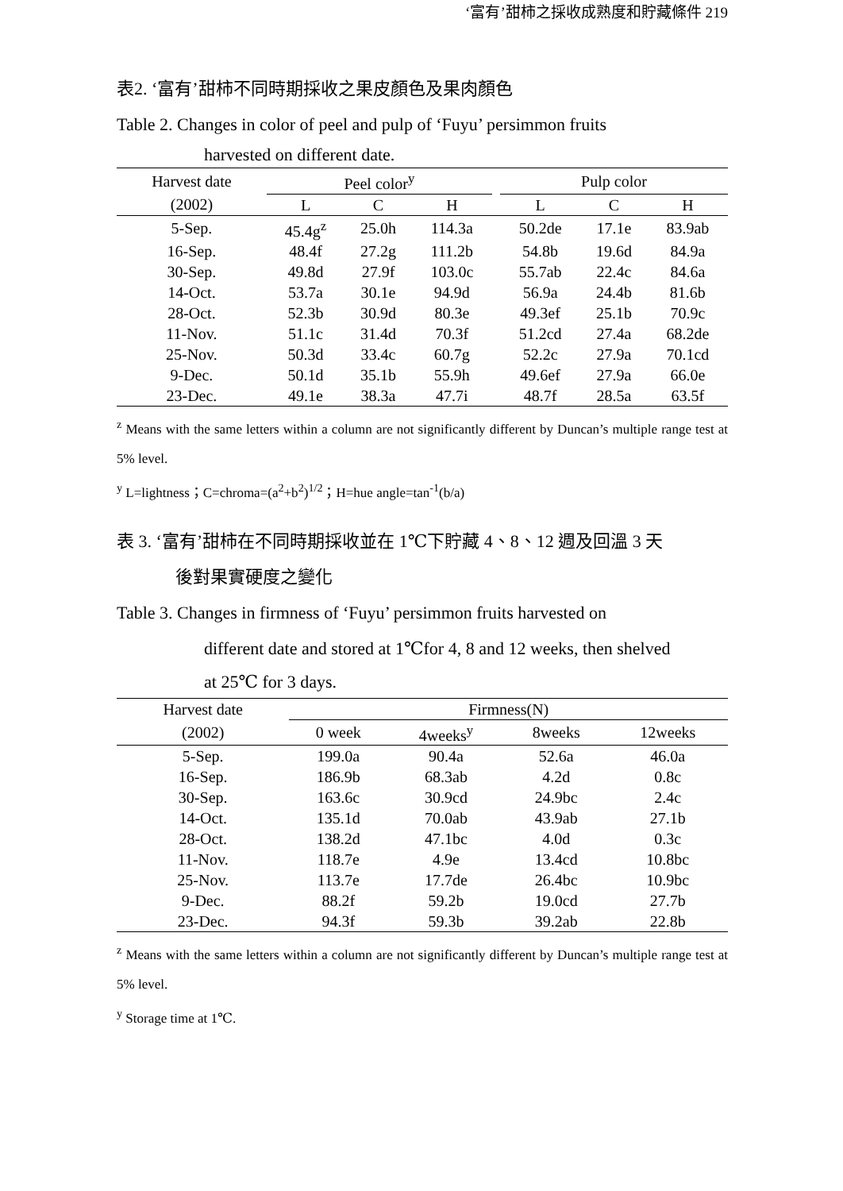‘富有’甜柿之採收成熟度和貯藏條件 219
表2. ‘富有’甜柿不同時期採收之果皮顏色及果肉顏色
Table 2. Changes in color of peel and pulp of ‘Fuyu’ persimmon fruits
harvested on different date.
| Harvest date | Peel color<sup>y</sup> | | | | Pulp color | | |
| --- | --- | --- | --- | --- | --- | --- | --- |
| (2002) | L | C | H | | L | C | H |
| 5-Sep. | 45.4g<sup>z</sup> | 25.0h | 114.3a | | 50.2de | 17.1e | 83.9ab |
| 16-Sep. | 48.4f | 27.2g | 111.2b | | 54.8b | 19.6d | 84.9a |
| 30-Sep. | 49.8d | 27.9f | 103.0c | | 55.7ab | 22.4c | 84.6a |
| 14-Oct. | 53.7a | 30.1e | 94.9d | | 56.9a | 24.4b | 81.6b |
| 28-Oct. | 52.3b | 30.9d | 80.3e | | 49.3ef | 25.1b | 70.9c |
| 11-Nov. | 51.1c | 31.4d | 70.3f | | 51.2cd | 27.4a | 68.2de |
| 25-Nov. | 50.3d | 33.4c | 60.7g | | 52.2c | 27.9a | 70.1cd |
| 9-Dec. | 50.1d | 35.1b | 55.9h | | 49.6ef | 27.9a | 66.0e |
| 23-Dec. | 49.1e | 38.3a | 47.7i | | 48.7f | 28.5a | 63.5f |
<sup>z</sup> Means with the same letters within a column are not significantly different by Duncan’s multiple range test at 5% level.
<sup>y</sup> L=lightness；C=chroma=(a<sup>2</sup>+b<sup>2</sup>)<sup>1/2</sup>；H=hue angle=tan<sup>-1</sup>(b/a)
表 3. ‘富有’甜柿在不同時期採收並在 1℃下貯藏 4、8、12 週及回溫 3 天
後對果實硬度之變化
Table 3. Changes in firmness of ‘Fuyu’ persimmon fruits harvested on
different date and stored at 1℃for 4, 8 and 12 weeks, then shelved
at 25℃ for 3 days.
| Harvest date | Firmness(N) | | | |
| --- | --- | --- | --- | --- |
| (2002) | 0 week | 4weeks<sup>y</sup> | 8weeks | 12weeks |
| 5-Sep. | 199.0a | 90.4a | 52.6a | 46.0a |
| 16-Sep. | 186.9b | 68.3ab | 4.2d | 0.8c |
| 30-Sep. | 163.6c | 30.9cd | 24.9bc | 2.4c |
| 14-Oct. | 135.1d | 70.0ab | 43.9ab | 27.1b |
| 28-Oct. | 138.2d | 47.1bc | 4.0d | 0.3c |
| 11-Nov. | 118.7e | 4.9e | 13.4cd | 10.8bc |
| 25-Nov. | 113.7e | 17.7de | 26.4bc | 10.9bc |
| 9-Dec. | 88.2f | 59.2b | 19.0cd | 27.7b |
| 23-Dec. | 94.3f | 59.3b | 39.2ab | 22.8b |
<sup>z</sup> Means with the same letters within a column are not significantly different by Duncan’s multiple range test at 5% level.
<sup>y</sup> Storage time at 1℃.